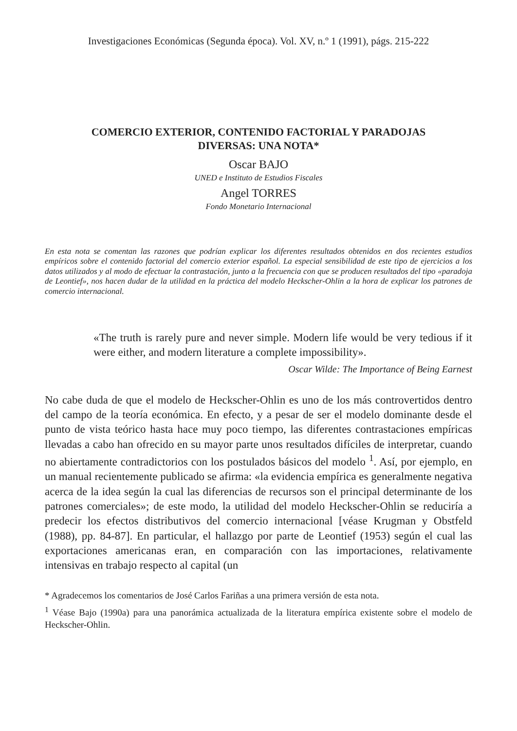Investigaciones Económicas (Segunda época). Vol. XV, n.º 1 (1991), págs. 215-222
COMERCIO EXTERIOR, CONTENIDO FACTORIAL Y PARADOJAS
DIVERSAS: UNA NOTA*
Oscar BAJO
UNED e Instituto de Estudios Fiscales
Angel TORRES
Fondo Monetario Internacional
En esta nota se comentan las razones que podrían explicar los diferentes resultados obtenidos en dos recientes estudios empíricos sobre el contenido factorial del comercio exterior español. La especial sensibilidad de este tipo de ejercicios a los datos utilizados y al modo de efectuar la contrastación, junto a la frecuencia con que se producen resultados del tipo «paradoja de Leontief», nos hacen dudar de la utilidad en la práctica del modelo Heckscher-Ohlin a la hora de explicar los patrones de comercio internacional.
«The truth is rarely pure and never simple. Modern life would be very tedious if it were either, and modern literature a complete impossibility».
Oscar Wilde: The Importance of Being Earnest
No cabe duda de que el modelo de Heckscher-Ohlin es uno de los más controvertidos dentro del campo de la teoría económica. En efecto, y a pesar de ser el modelo dominante desde el punto de vista teórico hasta hace muy poco tiempo, las diferentes contrastaciones empíricas llevadas a cabo han ofrecido en su mayor parte unos resultados difíciles de interpretar, cuando no abiertamente contradictorios con los postulados básicos del modelo <sup>1</sup>. Así, por ejemplo, en un manual recientemente publicado se afirma: «la evidencia empírica es generalmente negativa acerca de la idea según la cual las diferencias de recursos son el principal determinante de los patrones comerciales»; de este modo, la utilidad del modelo Heckscher-Ohlin se reduciría a predecir los efectos distributivos del comercio internacional [véase Krugman y Obstfeld (1988), pp. 84-87]. En particular, el hallazgo por parte de Leontief (1953) según el cual las exportaciones americanas eran, en comparación con las importaciones, relativamente intensivas en trabajo respecto al capital (un
* Agradecemos los comentarios de José Carlos Fariñas a una primera versión de esta nota.
<sup>1</sup> Véase Bajo (1990a) para una panorámica actualizada de la literatura empírica existente sobre el modelo de Heckscher-Ohlin.